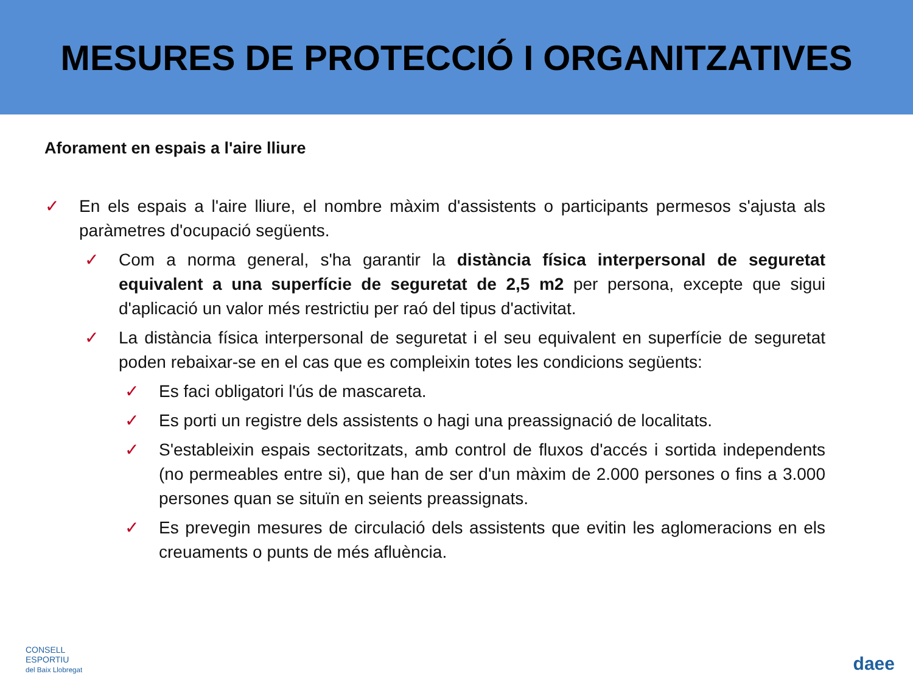MESURES DE PROTECCIÓ I ORGANITZATIVES
Aforament en espais a l'aire lliure
✓ En els espais a l'aire lliure, el nombre màxim d'assistents o participants permesos s'ajusta als paràmetres d'ocupació següents.
✓ Com a norma general, s'ha garantir la distància física interpersonal de seguretat equivalent a una superfície de seguretat de 2,5 m2 per persona, excepte que sigui d'aplicació un valor més restrictiu per raó del tipus d'activitat.
✓ La distància física interpersonal de seguretat i el seu equivalent en superfície de seguretat poden rebaixar-se en el cas que es compleixin totes les condicions següents:
✓ Es faci obligatori l'ús de mascareta.
✓ Es porti un registre dels assistents o hagi una preassignació de localitats.
✓ S'estableixin espais sectoritzats, amb control de fluxos d'accés i sortida independents (no permeables entre si), que han de ser d'un màxim de 2.000 persones o fins a 3.000 persones quan se situïn en seients preassignats.
✓ Es prevegin mesures de circulació dels assistents que evitin les aglomeracions en els creuaments o punts de més afluència.
CONSELL
ESPORTIU
del Baix Llobregat
daee